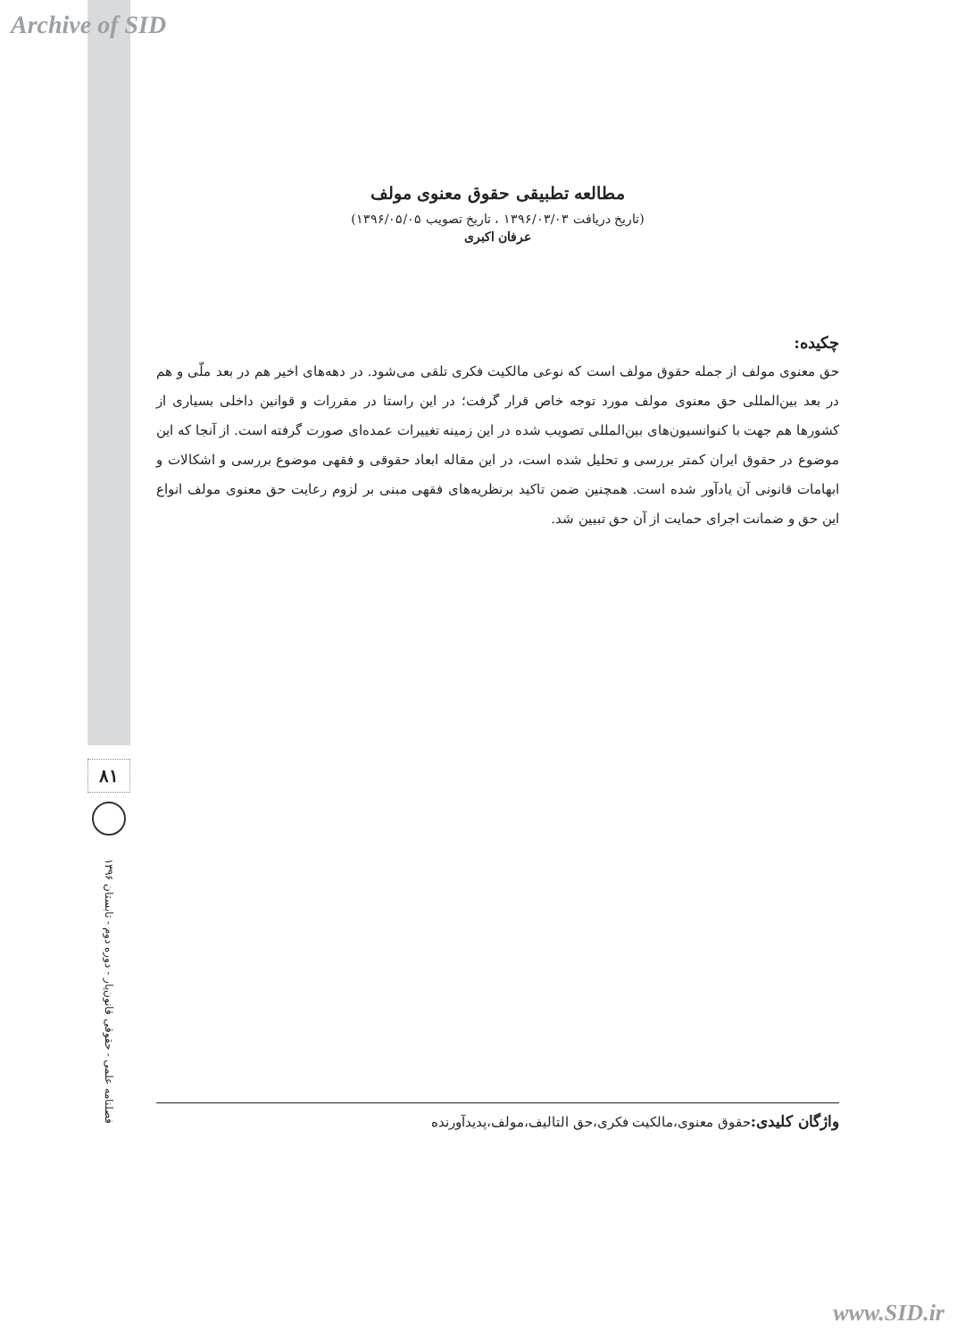Archive of SID
مطالعه تطبیقی حقوق معنوی مولف
(تاریخ دریافت ۱۳۹۶/۰۳/۰۳ ، تاریخ تصویب ۱۳۹۶/۰۵/۰۵)
عرفان اکبری
چکیده:
حق معنوی مولف از جمله حقوق مولف است که نوعی مالکیت فکری تلقی می‌شود. در دهه‌های اخیر هم در بعد ملّی و هم در بعد بین‌المللی حق معنوی مولف مورد توجه خاص قرار گرفت؛ در این راستا در مقررات و قوانین داخلی بسیاری از کشورها هم جهت با کنوانسیون‌های بین‌المللی تصویب شده در این زمینه تغییرات عمده‌ای صورت گرفته است. از آنجا که این موضوع در حقوق ایران کمتر بررسی و تحلیل شده است، در این مقاله ابعاد حقوقی و فقهی موضوع بررسی و اشکالات و ابهامات قانونی آن یادآور شده است. همچنین ضمن تاکید برنظریه‌های فقهی مبنی بر لزوم رعایت حق معنوی مولف انواع این حق و ضمانت اجرای حمایت از آن حق تبیین شد.
۸۱
فصلنامه علمی - حقوقی قانون‌یار - دوره دوم - تابستان ۱۳۹۶
واژگان کلیدی: حقوق معنوی،مالکیت فکری،حق التالیف،مولف،پدیدآورنده
www.SID.ir